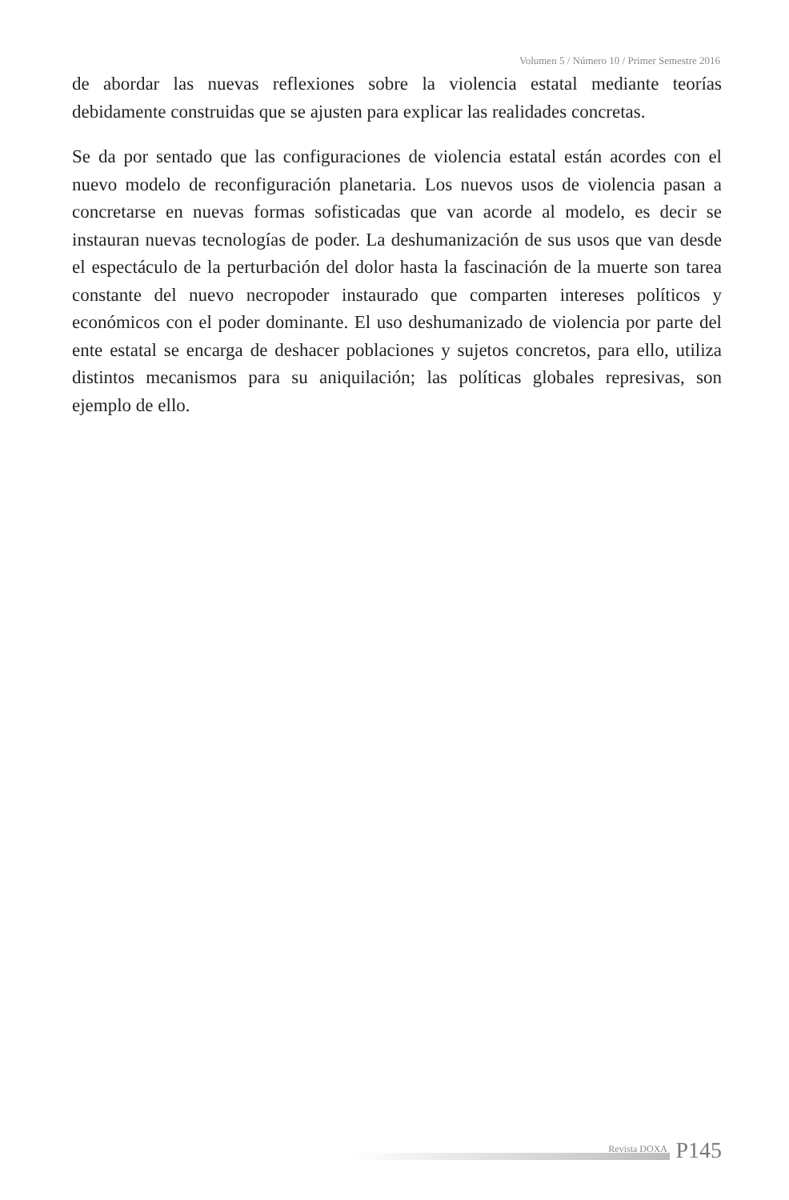Volumen 5 / Número 10 / Primer Semestre 2016
de abordar las nuevas reflexiones sobre la violencia estatal mediante teorías debidamente construidas que se ajusten para explicar las realidades concretas.
Se da por sentado que las configuraciones de violencia estatal están acordes con el nuevo modelo de reconfiguración planetaria. Los nuevos usos de violencia pasan a concretarse en nuevas formas sofisticadas que van acorde al modelo, es decir se instauran nuevas tecnologías de poder. La deshumanización de sus usos que van desde el espectáculo de la perturbación del dolor hasta la fascinación de la muerte son tarea constante del nuevo necropoder instaurado que comparten intereses políticos y económicos con el poder dominante. El uso deshumanizado de violencia por parte del ente estatal se encarga de deshacer poblaciones y sujetos concretos, para ello, utiliza distintos mecanismos para su aniquilación; las políticas globales represivas, son ejemplo de ello.
Revista DOXA P145